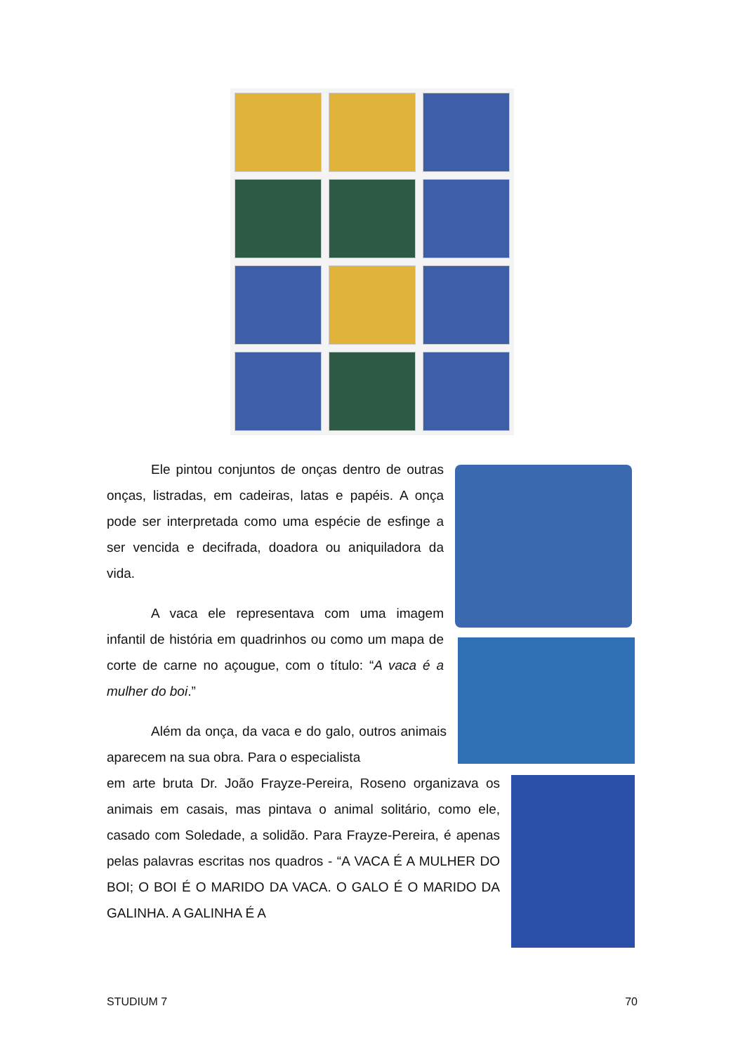Ele pintou conjuntos de onças dentro de outras onças, listradas, em cadeiras, latas e papéis. A onça pode ser interpretada como uma espécie de esfinge a ser vencida e decifrada, doadora ou aniquiladora da vida.
A vaca ele representava com uma imagem infantil de história em quadrinhos ou como um mapa de corte de carne no açougue, com o título: “A vaca é a mulher do boi.”
Além da onça, da vaca e do galo, outros animais aparecem na sua obra. Para o especialista
em arte bruta Dr. João Frayze-Pereira, Roseno organizava os animais em casais, mas pintava o animal solitário, como ele, casado com Soledade, a solidão. Para Frayze-Pereira, é apenas pelas palavras escritas nos quadros - “A VACA É A MULHER DO BOI; O BOI É O MARIDO DA VACA. O GALO É O MARIDO DA GALINHA. A GALINHA É A
STUDIUM 7 70